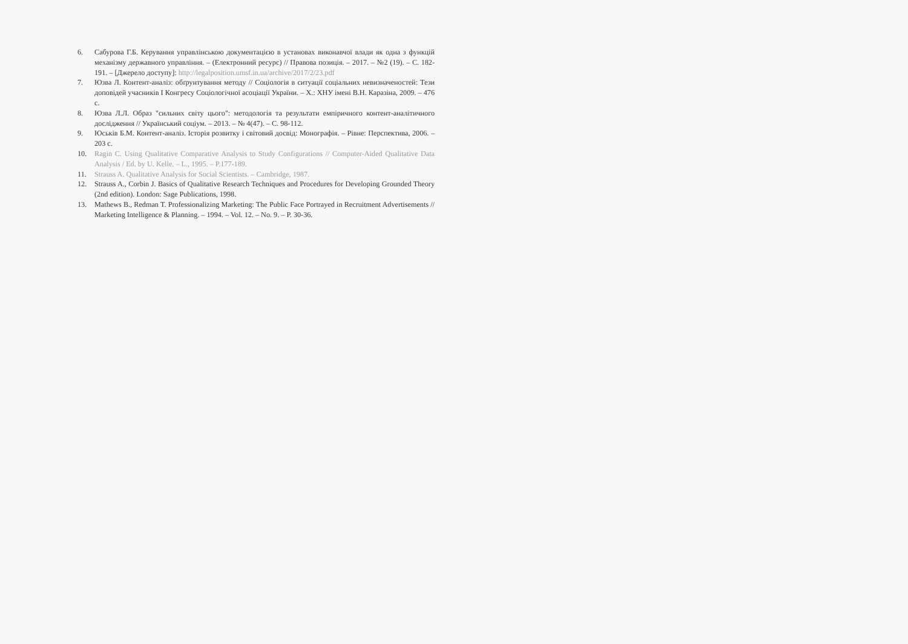6. Сабурова Г.Б. Керування управлінською документацією в установах виконавчої влади як одна з функцій механізму державного управління. – (Електронний ресурс) // Правова позиція. – 2017. – №2 (19). – С. 182-191. – [Джерело доступу]: http://legalposition.umsf.in.ua/archive/2017/2/23.pdf
7. Юзва Л. Контент-аналіз: обґрунтування методу // Соціологія в ситуації соціальних невизначеностей: Тези доповідей учасників І Конгресу Соціологічної асоціації України. – Х.: ХНУ імені В.Н. Каразіна, 2009. – 476 с.
8. Юзва Л.Л. Образ "сильних світу цього": методологія та результати емпіричного контент-аналітичного дослідження // Український соціум. – 2013. – № 4(47). – С. 98-112.
9. Юськів Б.М. Контент-аналіз. Історія розвитку і світовий досвід: Монографія. – Рівне: Перспектива, 2006. – 203 с.
10. Ragin C. Using Qualitative Comparative Analysis to Study Configurations // Computer-Aided Qualitative Data Analysis / Ed. by U. Kelle. – L., 1995. – P.177-189.
11. Strauss A. Qualitative Analysis for Social Scientists. – Cambridge, 1987.
12. Strauss A., Corbin J. Basics of Qualitative Research Techniques and Procedures for Developing Grounded Theory (2nd edition). London: Sage Publications, 1998.
13. Mathews B., Redman T. Professionalizing Marketing: The Public Face Portrayed in Recruitment Advertisements // Marketing Intelligence & Planning. – 1994. – Vol. 12. – No. 9. – P. 30-36.